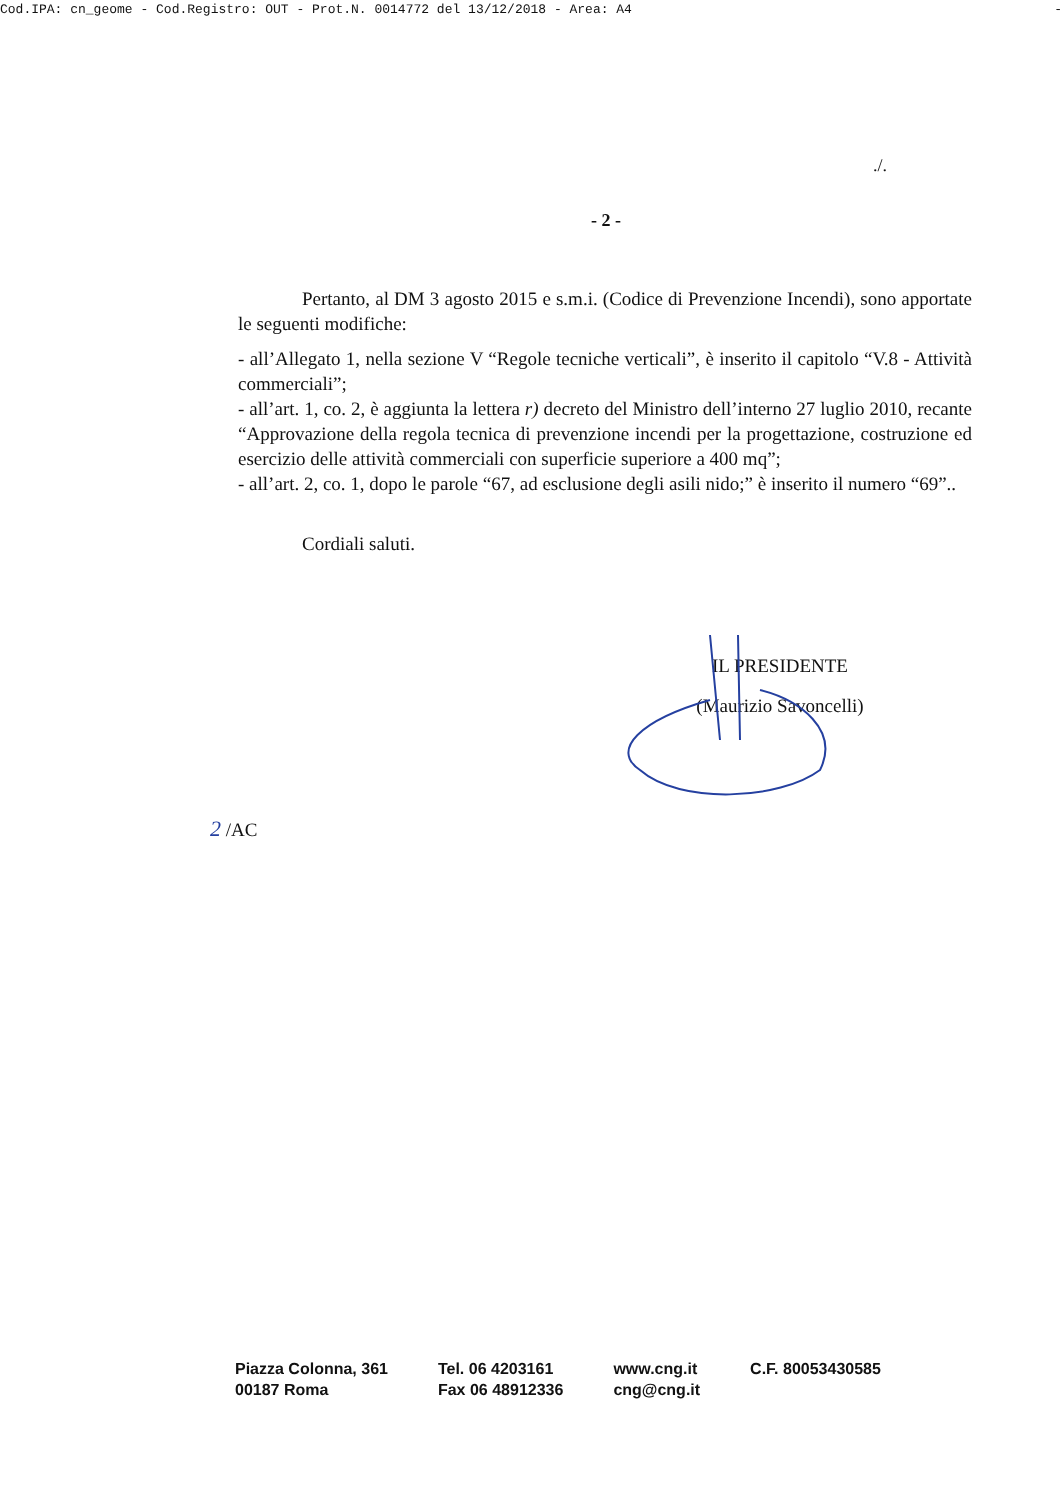Cod.IPA: cn_geome - Cod.Registro: OUT - Prot.N. 0014772 del 13/12/2018 - Area: A4 -
./.
- 2 -
Pertanto, al DM 3 agosto 2015 e s.m.i. (Codice di Prevenzione Incendi), sono apportate le seguenti modifiche:
- all’Allegato 1, nella sezione V “Regole tecniche verticali”, è inserito il capitolo “V.8 - Attività commerciali”;
- all’art. 1, co. 2, è aggiunta la lettera r) decreto del Ministro dell’interno 27 luglio 2010, recante “Approvazione della regola tecnica di prevenzione incendi per la progettazione, costruzione ed esercizio delle attività commerciali con superficie superiore a 400 mq”;
- all’art. 2, co. 1, dopo le parole “67, ad esclusione degli asili nido;” è inserito il numero “69”..
Cordiali saluti.
IL PRESIDENTE
(Maurizio Savoncelli)
2 /AC
Piazza Colonna, 361
00187 Roma
Tel. 06 4203161
Fax 06 48912336
www.cng.it
cng@cng.it
C.F. 80053430585